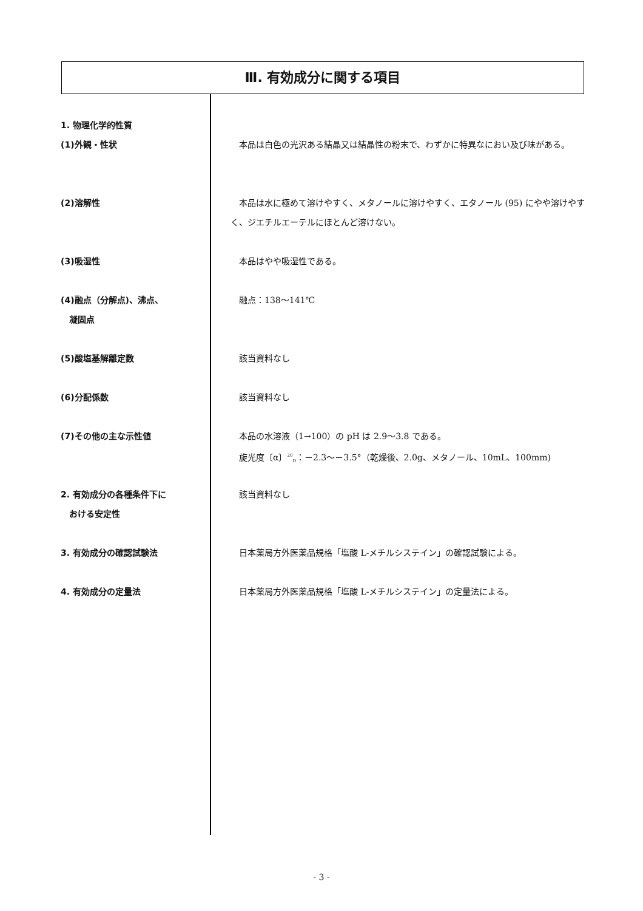Ⅲ. 有効成分に関する項目
1. 物理化学的性質
(1)外観・性状 　本品は白色の光沢ある結晶又は結晶性の粉末で、わずかに特異なにおい及び味がある。
(2)溶解性 　本品は水に極めて溶けやすく、メタノールに溶けやすく、エタノール (95) にやや溶けやすく、ジエチルエーテルにほとんど溶けない。
(3)吸湿性 　本品はやや吸湿性である。
(4)融点（分解点)、沸点、
　凝固点
　融点：138～141℃
(5)酸塩基解離定数 　該当資料なし
(6)分配係数 　該当資料なし
(7)その他の主な示性値 　本品の水溶液（1→100）の pH は 2.9～3.8 である。
　旋光度〔α〕<sup>20</sup><sub>D</sub>：－2.3～－3.5°（乾燥後、2.0g、メタノール、10mL、100mm)
2. 有効成分の各種条件下に
　おける安定性
　該当資料なし
3. 有効成分の確認試験法 　日本薬局方外医薬品規格「塩酸 L-メチルシステイン」の確認試験による。
4. 有効成分の定量法 　日本薬局方外医薬品規格「塩酸 L-メチルシステイン」の定量法による。
- 3 -